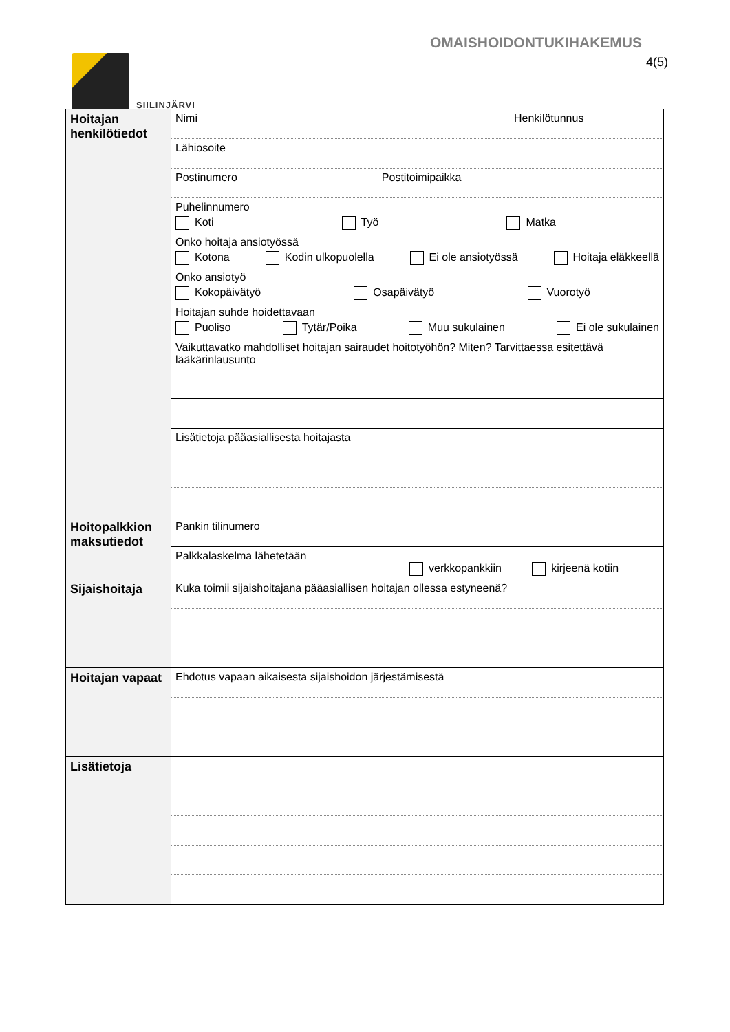SIILINJÄRVI
OMAISHOIDONTUKIHAKEMUS
4(5)
| Hoitajan henkilötiedot | Nimi Henkilötunnus |
| | Lähiosoite |
| | Postinumero Postitoimipaikka |
| | Puhelinnumero Koti Työ Matka |
| | Onko hoitaja ansiotyössä Kotona Kodin ulkopuolella Ei ole ansiotyössä Hoitaja eläkkeellä |
| | Onko ansiotyö Kokopäivätyö Osapäivätyö Vuorotyö |
| | Hoitajan suhde hoidettavaan Puoliso Tytär/Poika Muu sukulainen Ei ole sukulainen |
| | Vaikuttavatko mahdolliset hoitajan sairaudet hoitotyöhön? Miten? Tarvittaessa esitettävä lääkärinlausunto |
| | Lisätietoja pääasiallisesta hoitajasta |
| Hoitopalkkion maksutiedot | Pankin tilinumero |
| | Palkkalaskelma lähetetään verkkopankkiin kirjeenä kotiin |
| Sijaishoitaja | Kuka toimii sijaishoitajana pääasiallisen hoitajan ollessa estyneenä? |
| Hoitajan vapaat | Ehdotus vapaan aikaisesta sijaishoidon järjestämisestä |
| Lisätietoja | |